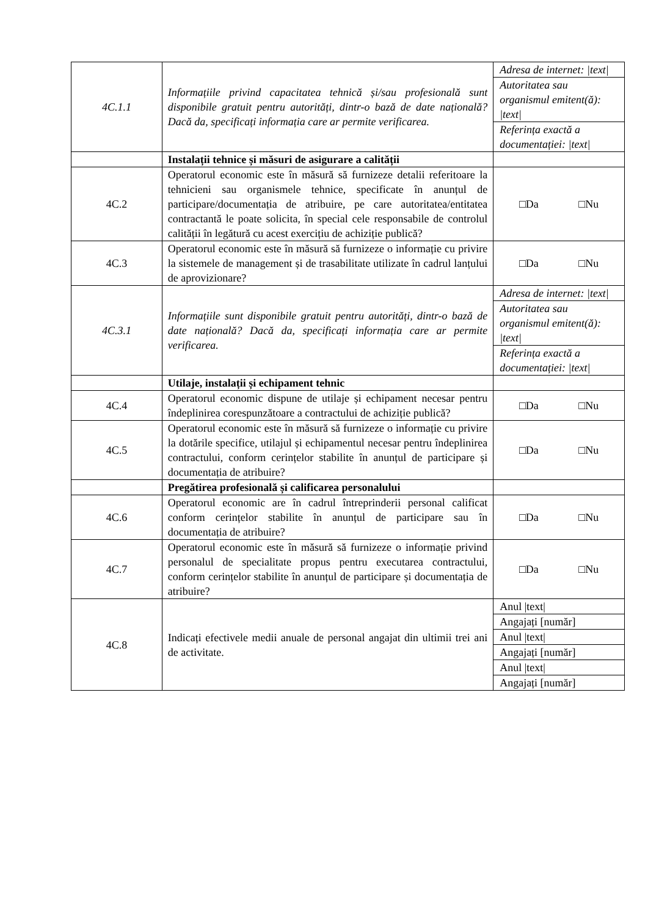| 4C.1.1 | Informațiile privind capacitatea tehnică și/sau profesională sunt disponibile gratuit pentru autorități, dintr-o bază de date națională? Dacă da, specificați informația care ar permite verificarea. | Adresa de internet: /text/ |
| | | Autoritatea sau organismul emitent(ă): /text/ |
| | | Referința exactă a documentației: /text/ |
| | Instalații tehnice și măsuri de asigurare a calității | |
| 4C.2 | Operatorul economic este în măsură să furnizeze detalii referitoare la tehnicieni sau organismele tehnice, specificate în anunțul de participare/documentația de atribuire, pe care autoritatea/entitatea contractantă le poate solicita, în special cele responsabile de controlul calității în legătură cu acest exercițiu de achiziție publică? | □Da □Nu |
| 4C.3 | Operatorul economic este în măsură să furnizeze o informație cu privire la sistemele de management și de trasabilitate utilizate în cadrul lanțului de aprovizionare? | □Da □Nu |
| 4C.3.1 | Informațiile sunt disponibile gratuit pentru autorități, dintr-o bază de date națională? Dacă da, specificați informația care ar permite verificarea. | Adresa de internet: /text/ |
| | | Autoritatea sau organismul emitent(ă): /text/ |
| | | Referința exactă a documentației: /text/ |
| | Utilaje, instalații și echipament tehnic | |
| 4C.4 | Operatorul economic dispune de utilaje și echipament necesar pentru îndeplinirea corespunzătoare a contractului de achiziție publică? | □Da □Nu |
| 4C.5 | Operatorul economic este în măsură să furnizeze o informație cu privire la dotările specifice, utilajul și echipamentul necesar pentru îndeplinirea contractului, conform cerințelor stabilite în anunțul de participare și documentația de atribuire? | □Da □Nu |
| | Pregătirea profesională și calificarea personalului | |
| 4C.6 | Operatorul economic are în cadrul întreprinderii personal calificat conform cerințelor stabilite în anunțul de participare sau în documentația de atribuire? | □Da □Nu |
| 4C.7 | Operatorul economic este în măsură să furnizeze o informație privind personalul de specialitate propus pentru executarea contractului, conform cerințelor stabilite în anunțul de participare și documentația de atribuire? | □Da □Nu |
| 4C.8 | Indicați efectivele medii anuale de personal angajat din ultimii trei ani de activitate. | Anul /text/ |
| | | Angajați [număr] |
| | | Anul /text/ |
| | | Angajați [număr] |
| | | Anul /text/ |
| | | Angajați [număr] |